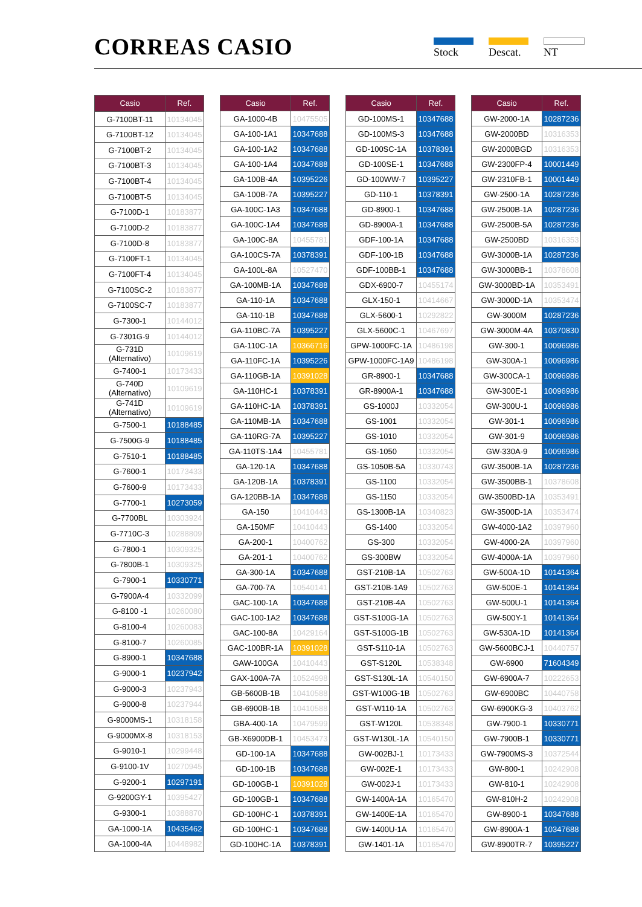CORREAS CASIO Stock Descat. NT
| Casio | Ref. |
| --- | --- |
| G-7100BT-11 | 10134045 |
| G-7100BT-12 | 10134045 |
| G-7100BT-2 | 10134045 |
| G-7100BT-3 | 10134045 |
| G-7100BT-4 | 10134045 |
| G-7100BT-5 | 10134045 |
| G-7100D-1 | 10183877 |
| G-7100D-2 | 10183877 |
| G-7100D-8 | 10183877 |
| G-7100FT-1 | 10134045 |
| G-7100FT-4 | 10134045 |
| G-7100SC-2 | 10183877 |
| G-7100SC-7 | 10183877 |
| G-7300-1 | 10144012 |
| G-7301G-9 | 10144012 |
| G-731D (Alternativo) | 10109619 |
| G-7400-1 | 10173433 |
| G-740D (Alternativo) | 10109619 |
| G-741D (Alternativo) | 10109619 |
| G-7500-1 | 10188485 |
| G-7500G-9 | 10188485 |
| G-7510-1 | 10188485 |
| G-7600-1 | 10173433 |
| G-7600-9 | 10173433 |
| G-7700-1 | 10273059 |
| G-7700BL | 10303924 |
| G-7710C-3 | 10288809 |
| G-7800-1 | 10309325 |
| G-7800B-1 | 10309325 |
| G-7900-1 | 10330771 |
| G-7900A-4 | 10332099 |
| G-8100 -1 | 10260080 |
| G-8100-4 | 10260083 |
| G-8100-7 | 10260085 |
| G-8900-1 | 10347688 |
| G-9000-1 | 10237942 |
| G-9000-3 | 10237943 |
| G-9000-8 | 10237944 |
| G-9000MS-1 | 10318158 |
| G-9000MX-8 | 10318153 |
| G-9010-1 | 10299448 |
| G-9100-1V | 10270945 |
| G-9200-1 | 10297191 |
| G-9200GY-1 | 10395427 |
| G-9300-1 | 10388870 |
| GA-1000-1A | 10435462 |
| GA-1000-4A | 10448982 |
| Casio | Ref. |
| --- | --- |
| GA-1000-4B | 10475505 |
| GA-100-1A1 | 10347688 |
| GA-100-1A2 | 10347688 |
| GA-100-1A4 | 10347688 |
| GA-100B-4A | 10395226 |
| GA-100B-7A | 10395227 |
| GA-100C-1A3 | 10347688 |
| GA-100C-1A4 | 10347688 |
| GA-100C-8A | 10455781 |
| GA-100CS-7A | 10378391 |
| GA-100L-8A | 10527470 |
| GA-100MB-1A | 10347688 |
| GA-110-1A | 10347688 |
| GA-110-1B | 10347688 |
| GA-110BC-7A | 10395227 |
| GA-110C-1A | 10366716 |
| GA-110FC-1A | 10395226 |
| GA-110GB-1A | 10391028 |
| GA-110HC-1 | 10378391 |
| GA-110HC-1A | 10378391 |
| GA-110MB-1A | 10347688 |
| GA-110RG-7A | 10395227 |
| GA-110TS-1A4 | 10455781 |
| GA-120-1A | 10347688 |
| GA-120B-1A | 10378391 |
| GA-120BB-1A | 10347688 |
| GA-150 | 10410443 |
| GA-150MF | 10410443 |
| GA-200-1 | 10400762 |
| GA-201-1 | 10400762 |
| GA-300-1A | 10347688 |
| GA-700-7A | 10540141 |
| GAC-100-1A | 10347688 |
| GAC-100-1A2 | 10347688 |
| GAC-100-8A | 10429164 |
| GAC-100BR-1A | 10391028 |
| GAW-100GA | 10410443 |
| GAX-100A-7A | 10524998 |
| GB-5600B-1B | 10410588 |
| GB-6900B-1B | 10410588 |
| GBA-400-1A | 10479599 |
| GB-X6900DB-1 | 10453473 |
| GD-100-1A | 10347688 |
| GD-100-1B | 10347688 |
| GD-100GB-1 | 10391028 |
| GD-100GB-1 | 10347688 |
| GD-100HC-1 | 10378391 |
| GD-100HC-1 | 10347688 |
| GD-100HC-1A | 10378391 |
| Casio | Ref. |
| --- | --- |
| GD-100MS-1 | 10347688 |
| GD-100MS-3 | 10347688 |
| GD-100SC-1A | 10378391 |
| GD-100SE-1 | 10347688 |
| GD-100WW-7 | 10395227 |
| GD-110-1 | 10378391 |
| GD-8900-1 | 10347688 |
| GD-8900A-1 | 10347688 |
| GDF-100-1A | 10347688 |
| GDF-100-1B | 10347688 |
| GDF-100BB-1 | 10347688 |
| GDX-6900-7 | 10455174 |
| GLX-150-1 | 10414667 |
| GLX-5600-1 | 10292822 |
| GLX-5600C-1 | 10467697 |
| GPW-1000FC-1A | 10486198 |
| GPW-1000FC-1A9 | 10486198 |
| GR-8900-1 | 10347688 |
| GR-8900A-1 | 10347688 |
| GS-1000J | 10332054 |
| GS-1001 | 10332054 |
| GS-1010 | 10332054 |
| GS-1050 | 10332054 |
| GS-1050B-5A | 10330743 |
| GS-1100 | 10332054 |
| GS-1150 | 10332054 |
| GS-1300B-1A | 10340823 |
| GS-1400 | 10332054 |
| GS-300 | 10332054 |
| GS-300BW | 10332054 |
| GST-210B-1A | 10502763 |
| GST-210B-1A9 | 10502763 |
| GST-210B-4A | 10502763 |
| GST-S100G-1A | 10502763 |
| GST-S100G-1B | 10502763 |
| GST-S110-1A | 10502763 |
| GST-S120L | 10538348 |
| GST-S130L-1A | 10540150 |
| GST-W100G-1B | 10502763 |
| GST-W110-1A | 10502763 |
| GST-W120L | 10538348 |
| GST-W130L-1A | 10540150 |
| GW-002BJ-1 | 10173433 |
| GW-002E-1 | 10173433 |
| GW-002J-1 | 10173433 |
| GW-1400A-1A | 10165470 |
| GW-1400E-1A | 10165470 |
| GW-1400U-1A | 10165470 |
| GW-1401-1A | 10165470 |
| Casio | Ref. |
| --- | --- |
| GW-2000-1A | 10287236 |
| GW-2000BD | 10316353 |
| GW-2000BGD | 10316353 |
| GW-2300FP-4 | 10001449 |
| GW-2310FB-1 | 10001449 |
| GW-2500-1A | 10287236 |
| GW-2500B-1A | 10287236 |
| GW-2500B-5A | 10287236 |
| GW-2500BD | 10316353 |
| GW-3000B-1A | 10287236 |
| GW-3000BB-1 | 10378608 |
| GW-3000BD-1A | 10353491 |
| GW-3000D-1A | 10353474 |
| GW-3000M | 10287236 |
| GW-3000M-4A | 10370830 |
| GW-300-1 | 10096986 |
| GW-300A-1 | 10096986 |
| GW-300CA-1 | 10096986 |
| GW-300E-1 | 10096986 |
| GW-300U-1 | 10096986 |
| GW-301-1 | 10096986 |
| GW-301-9 | 10096986 |
| GW-330A-9 | 10096986 |
| GW-3500B-1A | 10287236 |
| GW-3500BB-1 | 10378608 |
| GW-3500BD-1A | 10353491 |
| GW-3500D-1A | 10353474 |
| GW-4000-1A2 | 10397960 |
| GW-4000-2A | 10397960 |
| GW-4000A-1A | 10397960 |
| GW-500A-1D | 10141364 |
| GW-500E-1 | 10141364 |
| GW-500U-1 | 10141364 |
| GW-500Y-1 | 10141364 |
| GW-530A-1D | 10141364 |
| GW-5600BCJ-1 | 10440757 |
| GW-6900 | 71604349 |
| GW-6900A-7 | 10222653 |
| GW-6900BC | 10440758 |
| GW-6900KG-3 | 10403762 |
| GW-7900-1 | 10330771 |
| GW-7900B-1 | 10330771 |
| GW-7900MS-3 | 10372544 |
| GW-800-1 | 10242908 |
| GW-810-1 | 10242908 |
| GW-810H-2 | 10242908 |
| GW-8900-1 | 10347688 |
| GW-8900A-1 | 10347688 |
| GW-8900TR-7 | 10395227 |